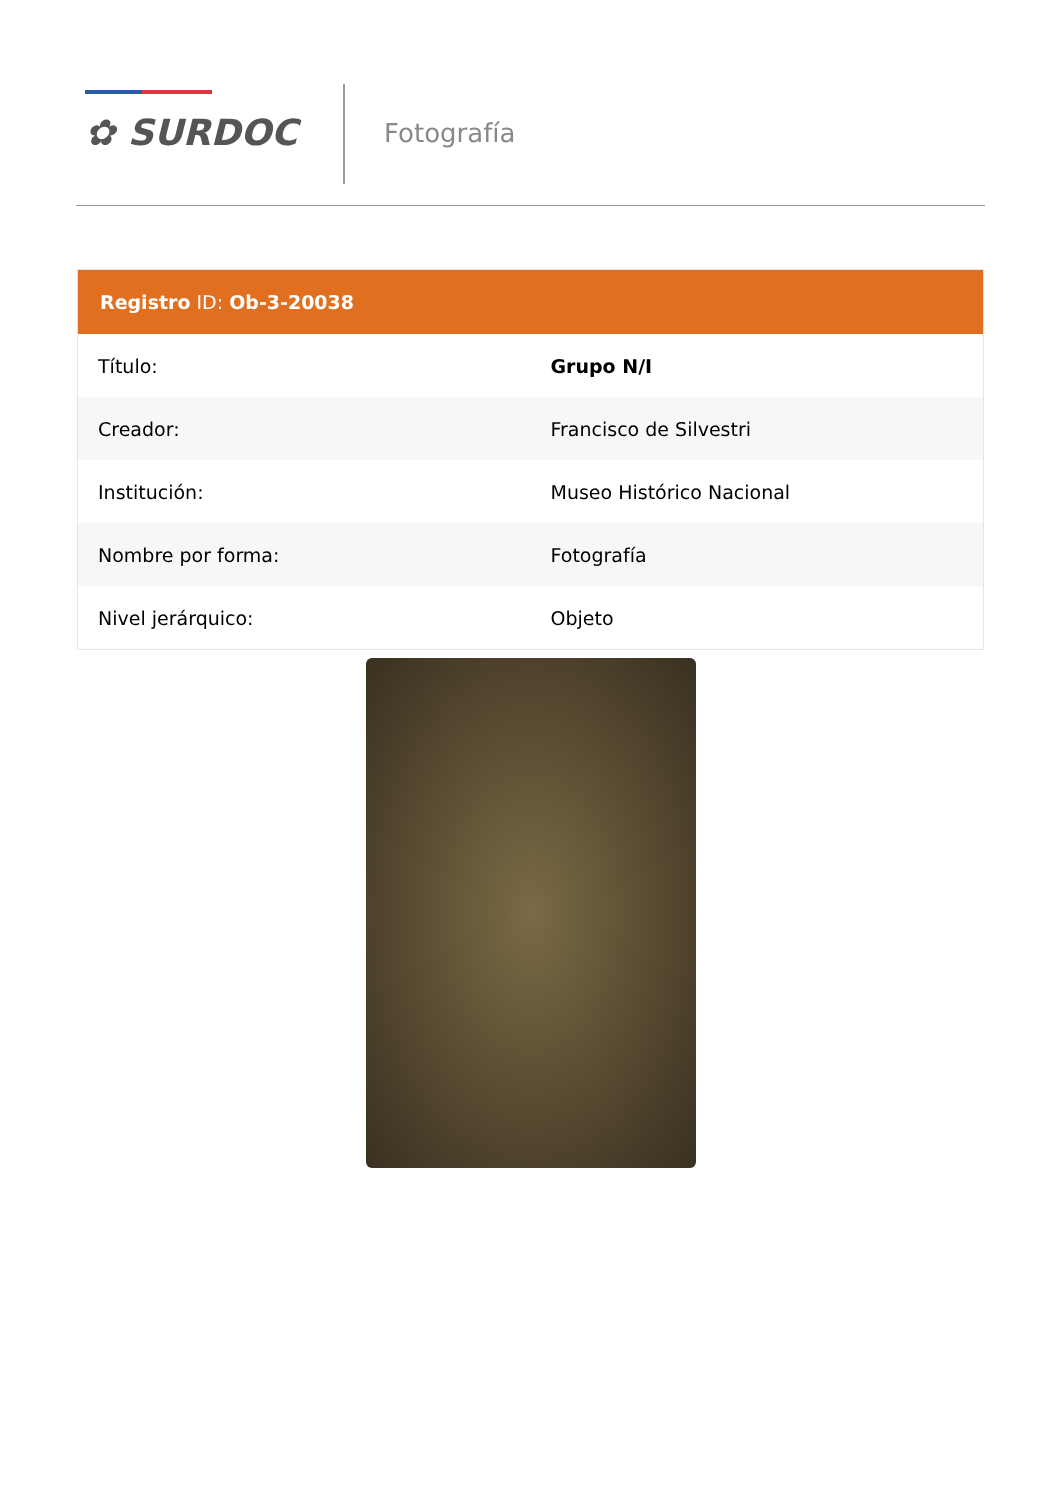✿ SURDOC Fotografía
Registro ID: Ob-3-20038
| Título: | Grupo N/I |
| Creador: | Francisco de Silvestri |
| Institución: | Museo Histórico Nacional |
| Nombre por forma: | Fotografía |
| Nivel jerárquico: | Objeto |